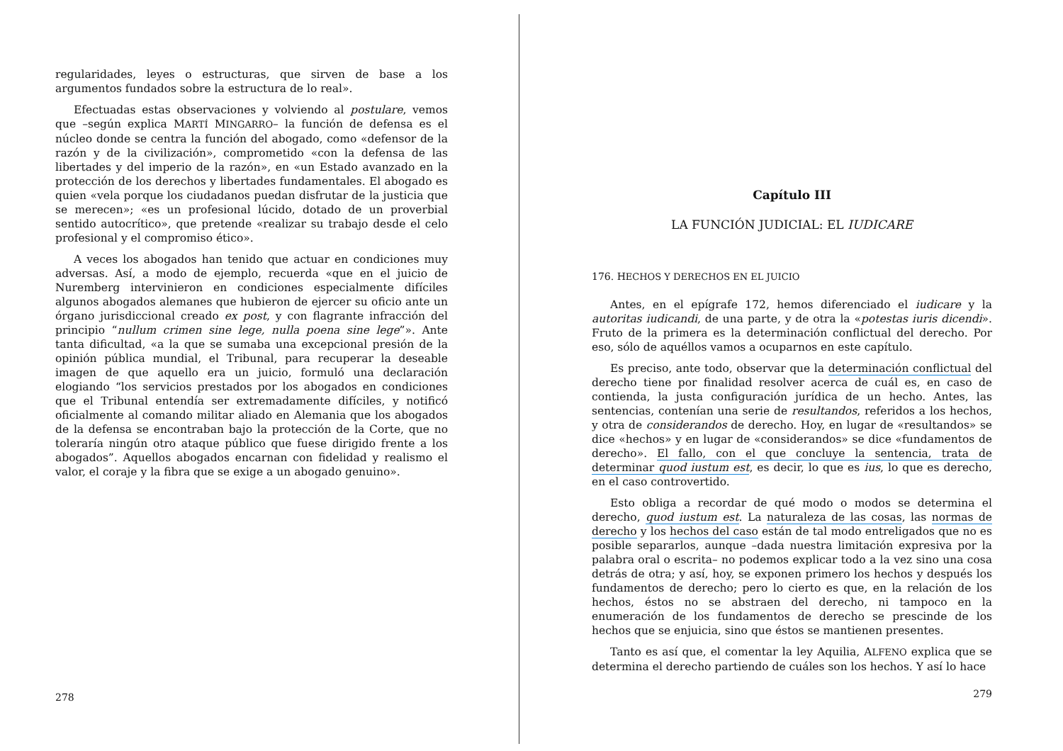regularidades, leyes o estructuras, que sirven de base a los argumentos fundados sobre la estructura de lo real».
Efectuadas estas observaciones y volviendo al postulare, vemos que –según explica MARTÍ MINGARRO– la función de defensa es el núcleo donde se centra la función del abogado, como «defensor de la razón y de la civilización», comprometido «con la defensa de las libertades y del imperio de la razón», en «un Estado avanzado en la protección de los derechos y libertades fundamentales. El abogado es quien «vela porque los ciudadanos puedan disfrutar de la justicia que se merecen»; «es un profesional lúcido, dotado de un proverbial sentido autocrítico», que pretende «realizar su trabajo desde el celo profesional y el compromiso ético».
A veces los abogados han tenido que actuar en condiciones muy adversas. Así, a modo de ejemplo, recuerda «que en el juicio de Nuremberg intervinieron en condiciones especialmente difíciles algunos abogados alemanes que hubieron de ejercer su oficio ante un órgano jurisdiccional creado ex post, y con flagrante infracción del principio “nullum crimen sine lege, nulla poena sine lege”». Ante tanta dificultad, «a la que se sumaba una excepcional presión de la opinión pública mundial, el Tribunal, para recuperar la deseable imagen de que aquello era un juicio, formuló una declaración elogiando “los servicios prestados por los abogados en condiciones que el Tribunal entendía ser extremadamente difíciles, y notificó oficialmente al comando militar aliado en Alemania que los abogados de la defensa se encontraban bajo la protección de la Corte, que no toleraría ningún otro ataque público que fuese dirigido frente a los abogados”. Aquellos abogados encarnan con fidelidad y realismo el valor, el coraje y la fibra que se exige a un abogado genuino».
278
Capítulo III
LA FUNCIÓN JUDICIAL: EL IUDICARE
176. HECHOS Y DERECHOS EN EL JUICIO
Antes, en el epígrafe 172, hemos diferenciado el iudicare y la autoritas iudicandi, de una parte, y de otra la «potestas iuris dicendi». Fruto de la primera es la determinación conflictual del derecho. Por eso, sólo de aquéllos vamos a ocuparnos en este capítulo.
Es preciso, ante todo, observar que la determinación conflictual del derecho tiene por finalidad resolver acerca de cuál es, en caso de contienda, la justa configuración jurídica de un hecho. Antes, las sentencias, contenían una serie de resultandos, referidos a los hechos, y otra de considerandos de derecho. Hoy, en lugar de «resultandos» se dice «hechos» y en lugar de «considerandos» se dice «fundamentos de derecho». El fallo, con el que concluye la sentencia, trata de determinar quod iustum est, es decir, lo que es ius, lo que es derecho, en el caso controvertido.
Esto obliga a recordar de qué modo o modos se determina el derecho, quod iustum est. La naturaleza de las cosas, las normas de derecho y los hechos del caso están de tal modo entreligados que no es posible separarlos, aunque –dada nuestra limitación expresiva por la palabra oral o escrita– no podemos explicar todo a la vez sino una cosa detrás de otra; y así, hoy, se exponen primero los hechos y después los fundamentos de derecho; pero lo cierto es que, en la relación de los hechos, éstos no se abstraen del derecho, ni tampoco en la enumeración de los fundamentos de derecho se prescinde de los hechos que se enjuicia, sino que éstos se mantienen presentes.
Tanto es así que, el comentar la ley Aquilia, ALFENO explica que se determina el derecho partiendo de cuáles son los hechos. Y así lo hace
279